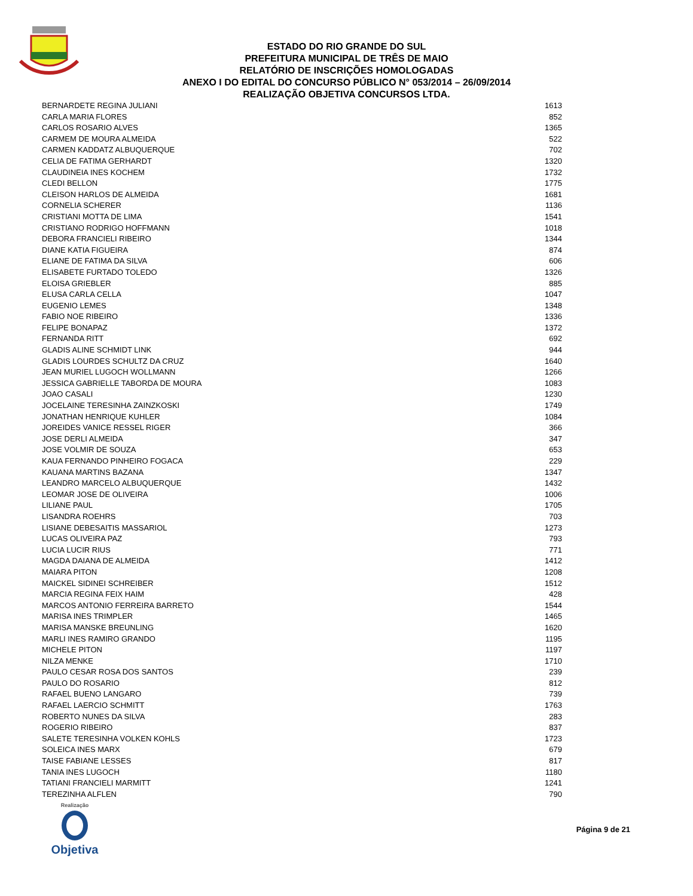ESTADO DO RIO GRANDE DO SUL
PREFEITURA MUNICIPAL DE TRÊS DE MAIO
RELATÓRIO DE INSCRIÇÕES HOMOLOGADAS
ANEXO I DO EDITAL DO CONCURSO PÚBLICO N° 053/2014 – 26/09/2014
REALIZAÇÃO OBJETIVA CONCURSOS LTDA.
| BERNARDETE REGINA JULIANI | 1613 |
| CARLA MARIA FLORES | 852 |
| CARLOS ROSARIO ALVES | 1365 |
| CARMEM DE MOURA ALMEIDA | 522 |
| CARMEN KADDATZ ALBUQUERQUE | 702 |
| CELIA DE FATIMA GERHARDT | 1320 |
| CLAUDINEIA INES KOCHEM | 1732 |
| CLEDI BELLON | 1775 |
| CLEISON HARLOS DE ALMEIDA | 1681 |
| CORNELIA SCHERER | 1136 |
| CRISTIANI MOTTA DE LIMA | 1541 |
| CRISTIANO RODRIGO HOFFMANN | 1018 |
| DEBORA FRANCIELI RIBEIRO | 1344 |
| DIANE KATIA FIGUEIRA | 874 |
| ELIANE DE FATIMA DA SILVA | 606 |
| ELISABETE FURTADO TOLEDO | 1326 |
| ELOISA GRIEBLER | 885 |
| ELUSA CARLA CELLA | 1047 |
| EUGENIO LEMES | 1348 |
| FABIO NOE RIBEIRO | 1336 |
| FELIPE BONAPAZ | 1372 |
| FERNANDA RITT | 692 |
| GLADIS ALINE SCHMIDT LINK | 944 |
| GLADIS LOURDES SCHULTZ DA CRUZ | 1640 |
| JEAN MURIEL LUGOCH WOLLMANN | 1266 |
| JESSICA GABRIELLE TABORDA DE MOURA | 1083 |
| JOAO CASALI | 1230 |
| JOCELAINE TERESINHA ZAINZKOSKI | 1749 |
| JONATHAN HENRIQUE KUHLER | 1084 |
| JOREIDES VANICE RESSEL RIGER | 366 |
| JOSE DERLI ALMEIDA | 347 |
| JOSE VOLMIR DE SOUZA | 653 |
| KAUA FERNANDO PINHEIRO FOGACA | 229 |
| KAUANA MARTINS BAZANA | 1347 |
| LEANDRO MARCELO ALBUQUERQUE | 1432 |
| LEOMAR JOSE DE OLIVEIRA | 1006 |
| LILIANE PAUL | 1705 |
| LISANDRA ROEHRS | 703 |
| LISIANE DEBESAITIS MASSARIOL | 1273 |
| LUCAS OLIVEIRA PAZ | 793 |
| LUCIA LUCIR RIUS | 771 |
| MAGDA DAIANA DE ALMEIDA | 1412 |
| MAIARA PITON | 1208 |
| MAICKEL SIDINEI SCHREIBER | 1512 |
| MARCIA REGINA FEIX HAIM | 428 |
| MARCOS ANTONIO FERREIRA BARRETO | 1544 |
| MARISA INES TRIMPLER | 1465 |
| MARISA MANSKE BREUNLING | 1620 |
| MARLI INES RAMIRO GRANDO | 1195 |
| MICHELE PITON | 1197 |
| NILZA MENKE | 1710 |
| PAULO CESAR ROSA DOS SANTOS | 239 |
| PAULO DO ROSARIO | 812 |
| RAFAEL BUENO LANGARO | 739 |
| RAFAEL LAERCIO SCHMITT | 1763 |
| ROBERTO NUNES DA SILVA | 283 |
| ROGERIO RIBEIRO | 837 |
| SALETE TERESINHA VOLKEN KOHLS | 1723 |
| SOLEICA INES MARX | 679 |
| TAISE FABIANE LESSES | 817 |
| TANIA INES LUGOCH | 1180 |
| TATIANI FRANCIELI MARMITT | 1241 |
| TEREZINHA ALFLEN | 790 |
Realização
Objetiva
Página 9 de 21